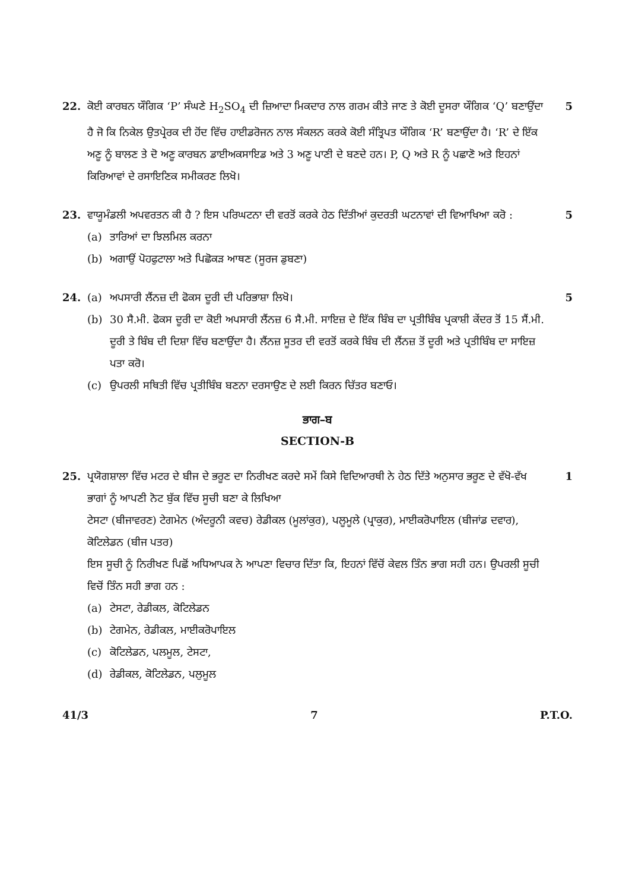22. ਕੋਈ ਕਾਰਬਨ ਯੌਗਿਕ ‘P’ ਸੰਘਣੇ H<sub>2</sub>SO<sub>4</sub> ਦੀ ਜ਼ਿਆਦਾ ਮਿਕਦਾਰ ਨਾਲ ਗਰਮ ਕੀਤੇ ਜਾਣ ਤੇ ਕੋਈ ਦੂਸਰਾ ਯੌਗਿਕ ‘Q’ ਬਣਾਉਂਦਾ ਹੈ ਜੋ ਕਿ ਨਿਕੇਲ ਉਤਪ੍ਰੇਰਕ ਦੀ ਹੋਂਦ ਵਿੱਚ ਹਾਈਡਰੋਜਨ ਨਾਲ ਸੰਕਲਨ ਕਰਕੇ ਕੋਈ ਸੰਤ੍ਰਿਪਤ ਯੌਗਿਕ ‘R’ ਬਣਾਉਂਦਾ ਹੈ। ‘R’ ਦੇ ਇੱਕ ਅਣੂ ਨੂੰ ਬਾਲਣ ਤੇ ਦੋ ਅਣੂ ਕਾਰਬਨ ਡਾਈਅਕਸਾਇਡ ਅਤੇ 3 ਅਣੂ ਪਾਣੀ ਦੇ ਬਣਦੇ ਹਨ। P, Q ਅਤੇ R ਨੂੰ ਪਛਾਣੋ ਅਤੇ ਇਹਨਾਂ ਕਿਰਿਆਵਾਂ ਦੇ ਰਸਾਇਣਿਕ ਸਮੀਕਰਣ ਲਿਖੋ।
5
23. ਵਾਯੂਮੰਡਲੀ ਅਪਵਰਤਨ ਕੀ ਹੈ ? ਇਸ ਪਰਿਘਟਨਾ ਦੀ ਵਰਤੋਂ ਕਰਕੇ ਹੇਠ ਦਿੱਤੀਆਂ ਕੁਦਰਤੀ ਘਟਨਾਵਾਂ ਦੀ ਵਿਆਖਿਆ ਕਰੋ :
(a) ਤਾਰਿਆਂ ਦਾ ਝਿਲਮਿਲ ਕਰਨਾ
(b) ਅਗਾਉਂ ਪੋਹਫੁਟਾਲਾ ਅਤੇ ਪਿਛੋਕੜ ਆਥਣ (ਸੂਰਜ ਡੁਬਣਾ)
5
24. (a) ਅਪਸਾਰੀ ਲੈਂਨਜ਼ ਦੀ ਫੋਕਸ ਦੂਰੀ ਦੀ ਪਰਿਭਾਸ਼ਾ ਲਿਖੋ।
(b) 30 ਸੈ.ਮੀ. ਫੋਕਸ ਦੂਰੀ ਦਾ ਕੋਈ ਅਪਸਾਰੀ ਲੈਂਨਜ਼ 6 ਸੈ.ਮੀ. ਸਾਇਜ਼ ਦੇ ਇੱਕ ਬਿੰਬ ਦਾ ਪ੍ਰਤੀਬਿੰਬ ਪ੍ਰਕਾਸ਼ੀ ਕੇਂਦਰ ਤੋਂ 15 ਸੈਂ.ਮੀ. ਦੂਰੀ ਤੇ ਬਿੰਬ ਦੀ ਦਿਸ਼ਾ ਵਿੱਚ ਬਣਾਉਂਦਾ ਹੈ। ਲੈਂਨਜ਼ ਸੂਤਰ ਦੀ ਵਰਤੋਂ ਕਰਕੇ ਬਿੰਬ ਦੀ ਲੈਂਨਜ਼ ਤੋਂ ਦੂਰੀ ਅਤੇ ਪ੍ਰਤੀਬਿੰਬ ਦਾ ਸਾਇਜ਼ ਪਤਾ ਕਰੋ।
(c) ਉਪਰਲੀ ਸਥਿਤੀ ਵਿੱਚ ਪ੍ਰਤੀਬਿੰਬ ਬਣਨਾ ਦਰਸਾਉਣ ਦੇ ਲਈ ਕਿਰਨ ਚਿੱਤਰ ਬਣਾਓ।
5
ਭਾਗ–ਬ
SECTION-B
25. ਪ੍ਰਯੋਗਸ਼ਾਲਾ ਵਿੱਚ ਮਟਰ ਦੇ ਬੀਜ ਦੇ ਭਰੂਣ ਦਾ ਨਿਰੀਖਣ ਕਰਦੇ ਸਮੇਂ ਕਿਸੇ ਵਿਦਿਆਰਥੀ ਨੇ ਹੇਠ ਦਿੱਤੇ ਅਨੁਸਾਰ ਭਰੂਣ ਦੇ ਵੱਖੋ-ਵੱਖ ਭਾਗਾਂ ਨੂੰ ਆਪਣੀ ਨੋਟ ਬੁੱਕ ਵਿੱਚ ਸੂਚੀ ਬਣਾ ਕੇ ਲਿਖਿਆ
ਟੇਸਟਾ (ਬੀਜਾਵਰਣ) ਟੇਗਮੇਨ (ਅੰਦਰੂਨੀ ਕਵਚ) ਰੇਡੀਕਲ (ਮੂਲਾਂਕੁਰ), ਪਲੂਮੂਲੇ (ਪ੍ਰਾਕੁਰ), ਮਾਈਕਰੋਪਾਇਲ (ਬੀਜਾਂਡ ਦਵਾਰ), ਕੋਟਿਲੇਡਨ (ਬੀਜ ਪਤਰ)
ਇਸ ਸੂਚੀ ਨੂੰ ਨਿਰੀਖਣ ਪਿਛੋਂ ਅਧਿਆਪਕ ਨੇ ਆਪਣਾ ਵਿਚਾਰ ਦਿੱਤਾ ਕਿ, ਇਹਨਾਂ ਵਿੱਚੋਂ ਕੇਵਲ ਤਿੰਨ ਭਾਗ ਸਹੀ ਹਨ। ਉਪਰਲੀ ਸੂਚੀ ਵਿਚੋਂ ਤਿੰਨ ਸਹੀ ਭਾਗ ਹਨ :
(a) ਟੇਸਟਾ, ਰੇਡੀਕਲ, ਕੋਟਿਲੇਡਨ
(b) ਟੇਗਮੇਨ, ਰੇਡੀਕਲ, ਮਾਈਕਰੋਪਾਇਲ
(c) ਕੋਟਿਲੇਡਨ, ਪਲਮੂਲ, ਟੇਸਟਾ,
(d) ਰੇਡੀਕਲ, ਕੋਟਿਲੇਡਨ, ਪਲੁਮੂਲ
1
41/3 7 P.T.O.